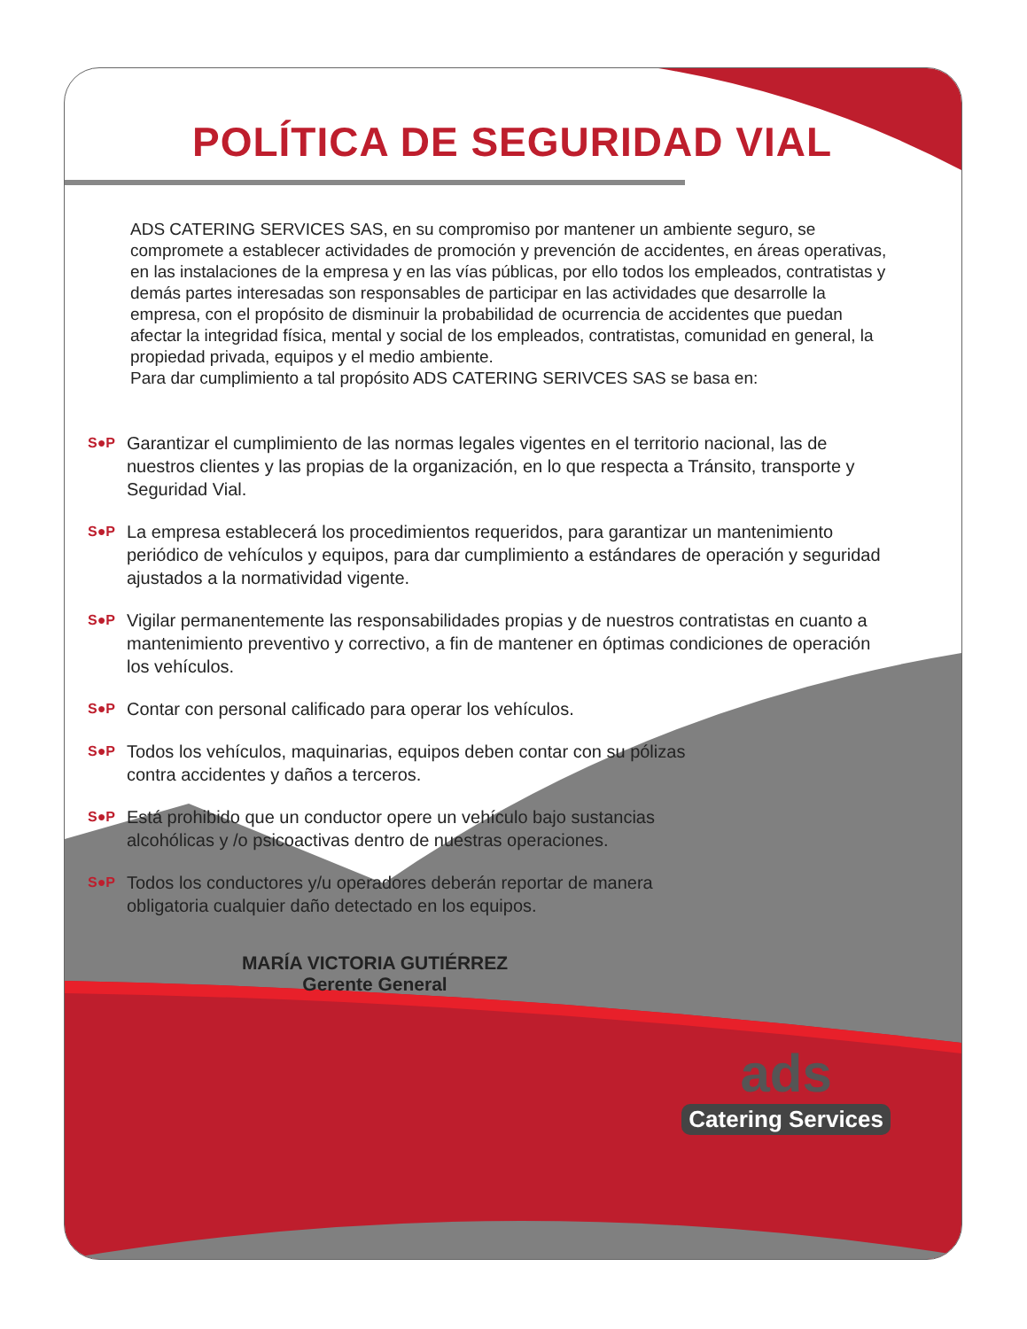POLÍTICA DE SEGURIDAD VIAL
ADS CATERING SERVICES SAS, en su compromiso por mantener un ambiente seguro, se compromete a establecer actividades de promoción y prevención de accidentes, en áreas operativas, en las instalaciones de la empresa y en las vías públicas, por ello todos los empleados, contratistas y demás partes interesadas son responsables de participar en las actividades que desarrolle la empresa, con el propósito de disminuir la probabilidad de ocurrencia de accidentes que puedan afectar la integridad física, mental y social de los empleados, contratistas, comunidad en general, la propiedad privada, equipos y el medio ambiente.
Para dar cumplimiento a tal propósito ADS CATERING SERIVCES SAS se basa en:
S●P Garantizar el cumplimiento de las normas legales vigentes en el territorio nacional, las de nuestros clientes y las propias de la organización, en lo que respecta a Tránsito, transporte y Seguridad Vial.
S●P La empresa establecerá los procedimientos requeridos, para garantizar un mantenimiento periódico de vehículos y equipos, para dar cumplimiento a estándares de operación y seguridad ajustados a la normatividad vigente.
S●P Vigilar permanentemente las responsabilidades propias y de nuestros contratistas en cuanto a mantenimiento preventivo y correctivo, a fin de mantener en óptimas condiciones de operación los vehículos.
S●P Contar con personal calificado para operar los vehículos.
S●P Todos los vehículos, maquinarias, equipos deben contar con su pólizas
contra accidentes y daños a terceros.
S●P Está prohibido que un conductor opere un vehículo bajo sustancias
alcohólicas y /o psicoactivas dentro de nuestras operaciones.
S●P Todos los conductores y/u operadores deberán reportar de manera
obligatoria cualquier daño detectado en los equipos.
MARÍA VICTORIA GUTIÉRREZ
Gerente General
ads
Catering Services